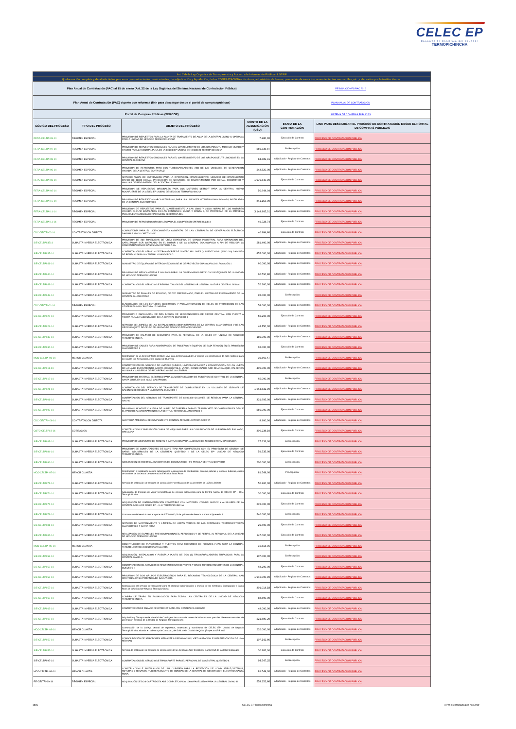CELEC EP
Corporación Eléctrica del Ecuador
TERMOPICHINCHA
| Art. 7 de la Ley Orgánica de Transparencia y Acceso a la Información Pública - LOTAIP | | | | | |
| i) Información completa y detallada de los procesos precontractuales, contractuales, de adjudicación y liquidación, de las CONTRATACIONes de obras, adquisición de bienes, prestación de servicios, arrendamientos mercantiles, etc., celebrados por la institución con | | | | | |
| Plan Anual de Contratación (PAC) al 15 de enero (Art. 22 de la Ley Orgánica del Sistema Nacional de Contratación Pública) | | | | RESOLUCIONES PAC 2019 | |
| Plan Anual de Contratación (PAC) vigente con reformas (link para descargar desde el portal de compraspublicas) | | | | PLAN ANUAL DE CONTRATACION | |
| Portal de Compras Públicas (SERCOP) | | | | SISTEMA DE COMPRAS PUBLICAS | |
| CÓDIGO DEL PROCESO | TIPO DEL PROCESO | OBJETO DEL PROCESO | MONTO DE LA ADJUDICACIÓN (USD) | ETAPA DE LA CONTRATACIÓN | LINK PARA DESCARGAR EL PROCESO DE CONTRATACIÓN DESDE EL PORTAL DE COMPRAS PÚBLICAS |
| RERA-CELTPI-09-14 | REGIMEN ESPECIAL | PROVISIÓN DE REPUESTOS PARA LA PLANTA DE TRATAMIENTO DE AGUA DE LA CENTRAL JIVINO II, OPERADA POR LA UNIDAD DE NEGOCIO TERMOPICHINCHA | 7.280,00 | Ejecución de Contrato | PROCESO DE CONTRATACIÓN PUBLICA |
| RERA-CELTPI-07-14 | REGIMEN ESPECIAL | PROVISIÓN DE REPUESTOS ORIGINALES PARA EL MANTENIMIENTO DE LOS GRUPOS MTU MODELO 12V2000 Y 16V2000 PARA LA CENTRAL PUNÁ DE LA CELEC EP UNIDAD DE NEGOCIO TERMOPICHINCHA | 559.335,87 | En Recepción | PROCESO DE CONTRATACIÓN PUBLICA |
| RERA-CELTPI-08-14 | REGIMEN ESPECIAL | PROVISIÓN DE REPUESTOS ORIGINALES PARA EL MANTENIMIENTO DE LOS GRUPOS DEUTZ UBICADOS EN LA CENTRAL FLOREANA | 84.389,91 | Adjudicado - Registro de Contratos | PROCESO DE CONTRATACIÓN PUBLICA |
| RERA-CELTPI-06-14 | REGIMEN ESPECIAL | PROVISIÓN DE REPUESTOS PARA LOS TURBOCARGADORES ABB DE LAS UNIDADES DE GENERACIÓN HYUNDAI DE LA CENTRAL SANTA CRUZ | 243.520,00 | Adjudicado - Registro de Contratos | PROCESO DE CONTRATACIÓN PUBLICA |
| REPU-CELTPI-03-14 | REGIMEN ESPECIAL | SERVICIO ANUAL DE SUPERVISIÓN PARA LA OPERACIÓN, MANTENIMIENTO, SERVICIO DE MANTENIIENTO MAYOR DE 12000 HORAS, PRESTACIÓN DE SERVICIOS DE MANTENIMIENTO POR HORAS, MONITOREO Y ANALISIS DE RENDIMIENTO DE LA CENTRAL JIVINO III | 1.979.840,00 | Ejecución de Contrato | PROCESO DE CONTRATACIÓN PUBLICA |
| RERA-CELTPI-02-14 | REGIMEN ESPECIAL | PROVISIÓN DE REPUESTOS ORIGINALES PARA LOS MOTORES DETROIT PARA LA CENTRAL NUEVO ROCAFUERTE DE LA CELEC EP UNIDAD DE NEGOCIO TERMOPICHINCHA | 50.644,04 | Adjudicado - Registro de Contratos | PROCESO DE CONTRATACIÓN PUBLICA |
| RERA-CELTPI-15-14 | REGIMEN ESPECIAL | PROVISIÓN DE REPUESTOS MARCA MITSUBISHI, PARA LAS UNIDADES MITSUBISHI MAN 18V40/54, INSTALADAS EN LA CENTRAL GUANGOPOLO | 841.153,90 | Ejecución de Contrato | PROCESO DE CONTRATACIÓN PUBLICA |
| RERA-CELTPI-14-14 | REGIMEN ESPECIAL | PROVISIÓN DE REPUESTOS PARA EL MANTENIMIENTO A LAS 18000 Y 24000 HORAS DE LOS MOTORES HYUNDAI 9H21/32 INSTALADOS EN LAS CENTRALES SACHA Y MANTA II, DE PROPIEDAD DE LA EMPRESA PÚBLICA ESTRATÉGICA CORPORACIÓN ELÉCTRICA DEL | 3.148.805,01 | Adjudicado - Registro de Contratos | PROCESO DE CONTRATACIÓN PUBLICA |
| RERA-CELTPI-11-14 | REGIMEN ESPECIAL | PROVISIÓN DE REPUESTOS ORIGINALES PARA EL COMPRESOR SPERRE HL2/140 | 49.728,74 | Ejecución de Contrato | PROCESO DE CONTRATACIÓN PUBLICA |
| CDC-CELTPI-02-14 | CONTRATACION DIRECTA | CONSULTORÍA PARA EL LICENCIAMIENTO AMBIENTAL DE LAS CENTRALES DE GENERACIÓN ELÉCTRICA DAYUMA 2 MW Y LORETO 2MW | 40.884,80 | Ejecución de Contrato | PROCESO DE CONTRATACIÓN PUBLICA |
| SIE-CELTPI-3514 | SUBASTA INVERSA ELECTRONICA | PROVISIÓN DE 200 TONELADAS DE ÚREA ESPECÍFICA DE GRADO INDUSTRIAL PARA OPERACIÓN DEL CATALIZADOR SCR INSTALADO EN EL MOTOR 1 DE LA CENTRAL GUANGOPOLO A FIN DE REDUCIR LA CONCENTRACIÓN DE GASES NOx EMITIDOS A LA | 281.400,00 | Adjudicado - Registro de Contratos | PROCESO DE CONTRATACIÓN PUBLICA |
| SIE-CELTPI-37-14 | SUBASTA INVERSA ELECTRONICA | CONTRATACIÓN DEL SERVICIO DE TRANSPORTE DE CUATRO MILLONES QUINIENTOS MIL (4.500.000) GALONES DE RESIDUO PARA LA CENTRAL GUANGOPOLO | 855.000,00 | Adjudicado - Registro de Contratos | PROCESO DE CONTRATACIÓN PUBLICA |
| SIE-CELTPI-41-14 | SUBASTA INVERSA ELECTRONICA | SUMINISTRO DE EQUIPOS DE INTERCONEXIÓN A SE 82 DE PROYECTO GUANGOPOLO II, POSICIÓN 1 | 60.000,00 | Adjudicado - Registro de Contratos | PROCESO DE CONTRATACIÓN PUBLICA |
| SIE-CELTPI-44-14 | SUBASTA INVERSA ELECTRONICA | PROVISIÓN DE MEDICAMENTOS E INSUMOS PARA LOS DISPENSARIOS MÉDICOS Y BOTIQUINES DE LA UNIDAD DE NEGOCIO TERMOPICHINCHA | 60.590,80 | Adjudicado - Registro de Contratos | PROCESO DE CONTRATACIÓN PUBLICA |
| SIE-CELTPI-48-14 | SUBASTA INVERSA ELECTRONICA | CONTRATACIÓN DEL SERVICIO DE REHABILITACIÓN DEL GENERADOR GENERAL MOTORS CENTRAL JIVINO I | 52.200,00 | Adjudicado - Registro de Contratos | PROCESO DE CONTRATACIÓN PUBLICA |
| SIE-CELTPI-49-14 | SUBASTA INVERSA ELECTRONICA | SUMINISTRO DE PANALES DE RELLENO, DE PVC PREFORMADO, PARA EL SISTEMA DE ENFRIAMIENTO DE LA CENTRAL GUANGOPOLO I | 95.000,00 | En Recepción | PROCESO DE CONTRATACIÓN PUBLICA |
| CDC-CELTPI-01-14 | REGIMEN ESPECIAL | ELABORACIÓN DE LOS ESTUDIOS ELÉCTRICOS Y PARAMETRIZACIÓN DE RELÉS DE PROTECCIÓN DE LAS CENTRALES SAN CRISTOBAL E ISABELA | 58.000,00 | Adjudicado - Registro de Contratos | PROCESO DE CONTRATACIÓN PUBLICA |
| SIE-CELTPI-25-14 | SUBASTA INVERSA ELECTRONICA | PROVISIÓN E INSTALACIÓN DE DOS JUEGOS DE SECCIONADORES DE CIERRE CENTRAL CON PUESTA A TIERRA PARA LA SUBESTACIÓN DE LA CENTRAL QUEVEDO II | 55.296,00 | Ejecución de Contrato | PROCESO DE CONTRATACIÓN PUBLICA |
| SIE-CELTPI-29-14 | SUBASTA INVERSA ELECTRONICA | SERVICIO DE LIMPIEZA DE LAS INSTALACIONES ADMINISTRATIVAS DE LA CENTRAL GUANGOPOLO Y DE LAS OFICINAS QUITO DE CELEC EP- UNIDAD DE NEGOCIO TERMOPICHINCHA | 48.150,00 | Adjudicado - Registro de Contratos | PROCESO DE CONTRATACIÓN PUBLICA |
| SIE-CELTPI-33-14 | SUBASTA INVERSA ELECTRONICA | PROVISIÓN DE CALZADO DE SEGURIDAD PARA EL PERSONAL DE LA CELEC EP- UNIDAD DE NEGOCIO TERMOPICHINCHA | 180.000,00 | Adjudicado - Registro de Contratos | PROCESO DE CONTRATACIÓN PUBLICA |
| SIE-CELTPI-34-14 | SUBASTA INVERSA ELECTRONICA | PROVISIÓN DE CABLES PARA ALIMENTACIÓN DE TABLEROS Y EQUIPOS DE BAJA TENSIÓN EN EL PROYECTO GUANGOPOLO II | 65.000,00 | Ejecución de Contrato | PROCESO DE CONTRATACIÓN PUBLICA |
| MCO-CELTPI-01-14 | MENOR CUANTIA | Construcción de un Centro Infantil del Buen Vivir para la Comunidad de La Virginia y reconstrucción de aula existente para la escuela Isla Fernandina, en la ciudad de Quevedo | 39.569,67 | En Recepción | PROCESO DE CONTRATACIÓN PUBLICA |
| SIE-CELTPI-11-14 | SUBASTA INVERSA ELECTRONICA | CONTRATACIÓN DEL SERVICIO DE LIMPIEZA QUÍMICA, LIMPIEZA MECÁNICA Y CONSERVACIÓN DE LAS LÍNEAS DE: AGUA DE ENFRIAMIENTO, ACEITE, COMBUSTIBLE, VAPOR, CONDENSADO, AIRE DE ARRANQUE, CALDEROS AUXILIAR Y CALDEROS DE RECUPERACIÓN DE LA CENTRAL | 400.000,00 | Adjudicado - Registro de Contratos | PROCESO DE CONTRATACIÓN PUBLICA |
| SIE-CELTPI-15-14 | SUBASTA INVERSA ELECTRONICA | PROVISIÓN DE MATERIAL ELÉCTRICO PARA LA MODERNIZACION DE TABLEROS DE CONTROL DE LA CENTRAL SANTA CRUZ, EN LAS ISLAS GALÁPAGOS | 65.000,00 | En Recepción | PROCESO DE CONTRATACIÓN PUBLICA |
| SIE-CELTPI-21-14 | SUBASTA INVERSA ELECTRONICA | CONTRATACIÓN DEL SERVICIO DE TRANSPORTE DE COMBUSTIBLE EN UN VOLUMEN DE 15076.073 DE GALONES DE RESIDUO A LA CENTRAL QUEVEDO I | 1.664.832,00 | Adjudicado - Registro de Contratos | PROCESO DE CONTRATACIÓN PUBLICA |
| SIE-CELTPI-01-14 | SUBASTA INVERSA ELECTRONICA | CONTRATACIÓN DEL SERVICIO DE TRANSPORTE DE 8.100.000 GALONES DE RESIDUO PARA LA CENTRAL SACHA | 331.695,00 | Adjudicado - Registro de Contratos | PROCESO DE CONTRATACIÓN PUBLICA |
| SIE-CELTPI-03-14 | SUBASTA INVERSA ELECTRONICA | PROVISIÓN, MONTAJE Y SUELDA DE LA RED DE TUBERÍAS PARA EL TRANSPORTE DE COMBUSTIBLES DESDE EL PATIO DE ALMACENAMIENTO A LA CENTRAL TÉRMICA GUANGOPOLO II | 550.000,00 | Ejecución de Contrato | PROCESO DE CONTRATACIÓN PUBLICA |
| CDC-CELTPI--06-14 | CONTRATACION DIRECTA | AUDITORIA AMBIENTAL DE CUMPLIMIENTO CENTRAL TERMOELECTRICA SECOYA | 8.900,00 | Adjudicado - Registro de Contratos | PROCESO DE CONTRATACIÓN PUBLICA |
| COTO-CELTPI-3-14 | COTIZACION | CONSTRUCCIÓN Y AMPLIACIÓN CASAS DE MÁQUINAS PARA LAS COMUNIDADES DE LA RIBERA DEL RIO NAPO, ORELLANA | 306.238,10 | Ejecución de Contrato | PROCESO DE CONTRATACIÓN PUBLICA |
| SIE-CELTPI-83-14 | SUBASTA INVERSA ELECTRONICA | PROVISIÓN O SUMINISTRO DE TONERS Y CARTUCHOS PARA LA UNIDAD DE NEGOCIO TERMOPICHINCHA | 27.633,00 | En Recepción | PROCESO DE CONTRATACIÓN PUBLICA |
| SIE-CELTPI-84-14 | SUBASTA INVERSA ELECTRONICA | PROVISIÓN DE COMPUTADORES DE MANO TIPO PDA COMPATIBLES CON EL PROYECTO DE GESTIÓN DE DATOS INDUSTRIALES DE LA CENTREAL QUEVEDO II DE LA CELEC EP- UNIDAD DE NEGOCIO TERMOPICHINCHA | 59.535,00 | Ejecución de Contrato | PROCESO DE CONTRATACIÓN PUBLICA |
| SIE-CELTPI-86-14 | SUBASTA INVERSA ELECTRONICA | ADQUISICION DE OCHO CALENTADORES DE COMBUSTIBLE HFO PARA LA CENTRAL QUEVEDO | 200.000,00 | En Recepción | PROCESO DE CONTRATACIÓN PUBLICA |
| MCO-CELTPI-07-14 | MENOR CUANTIA | Construcción e Instalación de una cubierta para la recepción de combustible, cisterna, roturas y resanes, tuberías, cuarto de bombas de la Central de Generación Eléctrica Santa Rosa | 81.549,00 | Por Adjudicar | PROCESO DE CONTRATACIÓN PUBLICA |
| SIE-CELTPI-73-14 | SUBASTA INVERSA ELECTRONICA | Servicio de calibración de tanques de combustible y certificación de las centrales de la Zona Oriente | 50.200,00 | Adjudicado - Registro de Contratos | PROCESO DE CONTRATACIÓN PUBLICA |
| SIE-CELTPI-74-14 | SUBASTA INVERSA ELECTRONICA | Adquisición de trampas de vapor termostáticas de presión balanceada para la Central Sacha de CELEC EP – U.N. Termopichincha | 30.000,00 | Ejecución de Contrato | PROCESO DE CONTRATACIÓN PUBLICA |
| SIE-CELTPI-75-14 | SUBASTA INVERSA ELECTRONICA | ADQUISICIÓN DE INSTRUMENTACIÓN COMPATIBLE CON MOTORES HYUNDAI 9H21/32 Y AUXILIARES DE LA CENTRAL SACHA DE CELEC EP – U.N. TERMOPICHINCHA | 275.000,00 | Ejecución de Contrato | PROCESO DE CONTRATACIÓN PUBLICA |
| SIE-CELTPI-78-14 | SUBASTA INVERSA ELECTRONICA | Contratación del servicio de transporte de 6'7000.000,00 de galones de diesel a la Central Quevedo II | 540.000,00 | En Recepción | PROCESO DE CONTRATACIÓN PUBLICA |
| SIE-CELTPI-81-14 | SUBASTA INVERSA ELECTRONICA | SERVICIO DE MANTENIMIENTO Y LIMPIEZA DE ÁREAS VERDES DE LAS CENTRALES TERMOELÉCTRICAS GUANGOPOLO Y SANTA ROSA | 29.600,00 | Ejecución de Contrato | PROCESO DE CONTRATACIÓN PUBLICA |
| SIE-CELTPI-82-14 | SUBASTA INVERSA ELECTRONICA | REALIZACIÓN DE EXÁMENES PRE-OCUPACIONALES, PERIÓDICOS Y DE RETIRO, AL PERSONAL DE LA UNIDAD DE NEGOCIO TERMOPICHINCHA | 147.000,00 | Ejecución de Contrato | PROCESO DE CONTRATACIÓN PUBLICA |
| MCO-CELTPI-06-14 | MENOR CUANTIA | CONSTRUCCIÓN DE PLATAFORMA Y PUERTOS PARA MUESTREO DE FUENTES FIJAS PARA LA CENTRAL TERMOELÉCTRICA CELSO CASTELLANOS | 16.518,96 | En Recepción | PROCESO DE CONTRATACIÓN PUBLICA |
| SIE-CELTPI-53-14 | SUBASTA INVERSA ELECTRONICA | ADQUISICIÓN, INSTALACIÓN Y PUESTA A PUNTO DE DOS (2) TRANSFORMADORES TRIFASICOS PARA LA CENTRAL ISABELA | 107.000,00 | En Recepción | PROCESO DE CONTRATACIÓN PUBLICA |
| SIE-CELTPI-55-14 | SUBASTA INVERSA ELECTRONICA | CONTRATACIÓN DEL SERVICIO DE MANTENIMIENTO DE VEINTE Y CINCO TURBOCARGADORES DE LA CENTRAL QUEVEDO II | 68.200,00 | Ejecución de Contrato | PROCESO DE CONTRATACIÓN PUBLICA |
| SIE-CELTPI-56-14 | SUBASTA INVERSA ELECTRONICA | PROVISIÓN DE DOS GRUPOS ELECTRÓGENOS PARA EL RECAMBIO TECNOLÓGICO DE LA CENTRAL SAN CRISTÓBAL EN LA PROVINCIA DE GALÁPAGOS | 1.946.000,00 | Adjudicado - Registro de Contratos | PROCESO DE CONTRATACIÓN PUBLICA |
| SIE-CELTPI-57-14 | SUBASTA INVERSA ELECTRONICA | Contratación del servicio de transporte para el personal administrativo y técnico de las Centrales Guangopolo y Santa Rosa de la Unidad de Negocio Termopichincha | 301.018,18 | Adjudicado - Registro de Contratos | PROCESO DE CONTRATACIÓN PUBLICA |
| SIE-CELTPI-62-14 | SUBASTA INVERSA ELECTRONICA | COMPRA DE TRAPO EN POLIALGODON PARA TODAS LAS CENTRALES DE LA UNIDAD DE NEGOCIO TERMOPICHINCHA | 88.500,00 | Ejecución de Contrato | PROCESO DE CONTRATACIÓN PUBLICA |
| SIE-CELTPI-63-14 | SUBASTA INVERSA ELECTRONICA | CONTRATACIÓN DE ENLACE DE INTERNET SATELITAL CENTRALES ORIENTE | 48.000,00 | Adjudicado - Registro de Contratos | PROCESO DE CONTRATACIÓN PUBLICA |
| SIE-CELTPI-65-14 | SUBASTA INVERSA ELECTRONICA | Adquisición y Transporte de Material de Contingencias contra derrames de hidrocarburos para las diferentes centrales de generación eléctrica de la Unidad de Negocio Termopichincha | 221.880,20 | Ejecución de Contrato | PROCESO DE CONTRATACIÓN PUBLICA |
| MCO-CELTPI-03-14 | MENOR CUANTIA | Construcción de la bodega central de repuestos, materiales y suministros de CELEC EP- Unidad de Negocio Termopichincha, situada en la Parroquia Conocoto, del D.M. de la Ciudad de Quito. (Proyecto GPR I003 | 232.000,00 | Adjudicado - Registro de Contratos | PROCESO DE CONTRATACIÓN PUBLICA |
| SIE-CELTPI-50-14 | SUBASTA INVERSA ELECTRONICA | CONSOLIDACIÓN DE SERVIDORES MEDIANTE LA RENOVACIÓN, VIRTUALIZACIÓN E IMPLEMENTACIÓN DE UNA RED SAN | 107.142,86 | En Recepción | PROCESO DE CONTRATACIÓN PUBLICA |
| SIE-CELTPI-52-14 | SUBASTA INVERSA ELECTRONICA | Servicio de calibración de tanques de combustible de las Centrales San Cristóbal y Santa Cruz de las Islas Galápagos | 30.882,00 | Ejecución de Contrato | PROCESO DE CONTRATACIÓN PUBLICA |
| SIE-CELTPI-92-14 | SUBASTA INVERSA ELECTRÓNICA | CONTRATACIÓN DEL SERVICIO DE TRANSPORTE PARA EL PERSONAL DE LA CENTRAL QUEVEDO II. | 94.547,25 | En Recepción | PROCESO DE CONTRATACIÓN PUBLICA |
| MCO-CELTPI-08-14 | MENOR CUANTÍA | CONSTRUCCIÓN E INSTALACIÓN DE UNA CUBIERTA PARA LA RECEPCIÓN DE COMBUSTIBLE,CISTERNA, ROTURAS Y RESANES, TUBERÍAS,CUARTO DE BOMBAS DE LA CENTRAL DE GENERACIÓN ELÉCTRICA SANTA ROSA. | 81.549,00 | Adjudicado - Registro de Contratos | PROCESO DE CONTRATACIÓN PUBLICA |
| RE-CELTPI-19-14 | RÉGIMEN ESPECIAL | ADQUISICIÓN DE DOS CARTRIDGES ABB COMPLETOS W/O 10900-PAAE136599 PARA LA CENTRAL JIVINO III | 558.251,86 | Adjudicado - Registro de Contratos | PROCESO DE CONTRATACIÓN PUBLICA |
1de6 CELEC EP Termopichincha
i) Pro-precontractuales-nov2019